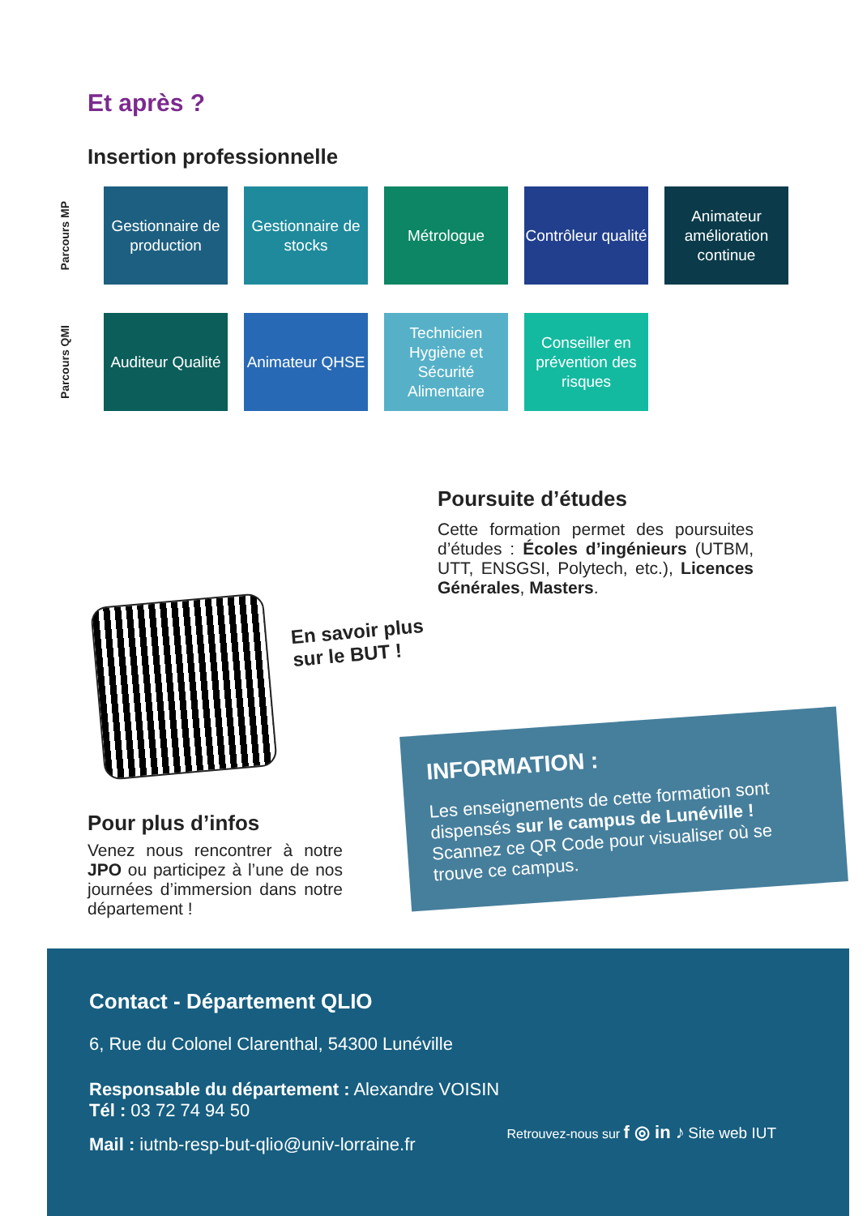Et après ?
Insertion professionnelle
Parcours MP
Gestionnaire de production
Gestionnaire de stocks
Métrologue
Contrôleur qualité
Animateur amélioration continue
Parcours QMI
Auditeur Qualité
Animateur QHSE
Technicien Hygiène et Sécurité Alimentaire
Conseiller en prévention des risques
Poursuite d’études
Cette formation permet des poursuites d’études : Écoles d’ingénieurs (UTBM, UTT, ENSGSI, Polytech, etc.), Licences Générales, Masters.
En savoir plus
sur le BUT !
Pour plus d’infos
Venez nous rencontrer à notre JPO ou participez à l’une de nos journées d’immersion dans notre département !
INFORMATION :
Les enseignements de cette formation sont dispensés sur le campus de Lunéville !
Scannez ce QR Code pour visualiser où se trouve ce campus.
Contact - Département QLIO
6, Rue du Colonel Clarenthal, 54300 Lunéville
Responsable du département : Alexandre VOISIN
Tél : 03 72 74 94 50
Mail : iutnb-resp-but-qlio@univ-lorraine.fr
Retrouvez-nous sur f ◎ in ♪ Site web IUT